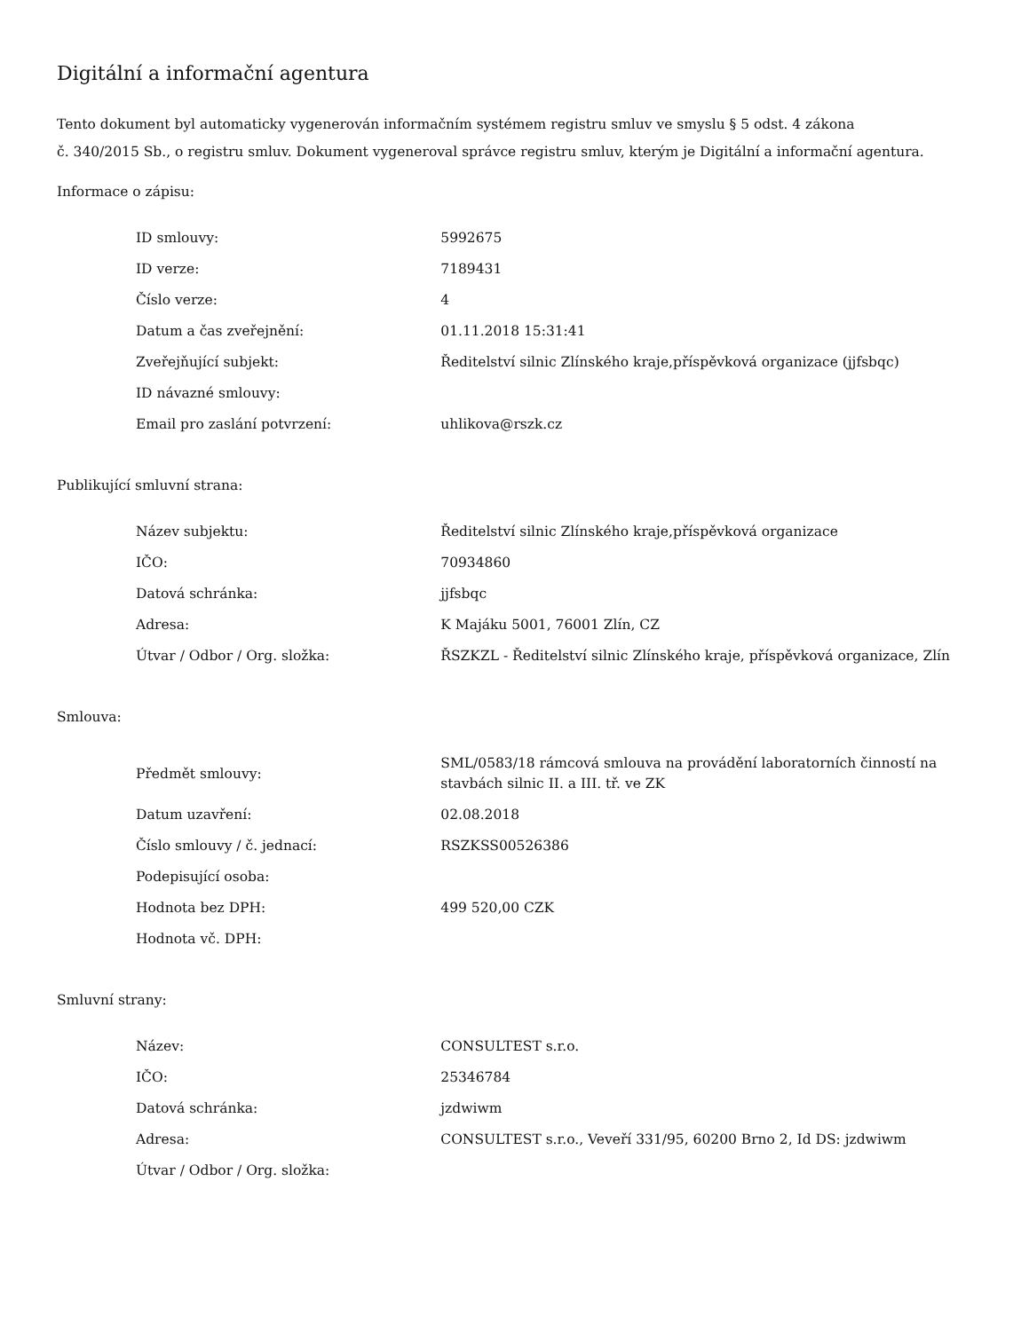Digitální a informační agentura
Tento dokument byl automaticky vygenerován informačním systémem registru smluv ve smyslu § 5 odst. 4 zákona
č. 340/2015 Sb., o registru smluv. Dokument vygeneroval správce registru smluv, kterým je Digitální a informační agentura.
Informace o zápisu:
| ID smlouvy: | 5992675 |
| ID verze: | 7189431 |
| Číslo verze: | 4 |
| Datum a čas zveřejnění: | 01.11.2018 15:31:41 |
| Zveřejňující subjekt: | Ředitelství silnic Zlínského kraje,příspěvková organizace (jjfsbqc) |
| ID návazné smlouvy: | |
| Email pro zaslání potvrzení: | uhlikova@rszk.cz |
Publikující smluvní strana:
| Název subjektu: | Ředitelství silnic Zlínského kraje,příspěvková organizace |
| IČO: | 70934860 |
| Datová schránka: | jjfsbqc |
| Adresa: | K Majáku 5001, 76001 Zlín, CZ |
| Útvar / Odbor / Org. složka: | ŘSZKZL - Ředitelství silnic Zlínského kraje, příspěvková organizace, Zlín |
Smlouva:
| Předmět smlouvy: | SML/0583/18 rámcová smlouva na provádění laboratorních činností na stavbách silnic II. a III. tř. ve ZK |
| Datum uzavření: | 02.08.2018 |
| Číslo smlouvy / č. jednací: | RSZKSS00526386 |
| Podepisující osoba: | |
| Hodnota bez DPH: | 499 520,00 CZK |
| Hodnota vč. DPH: | |
Smluvní strany:
| Název: | CONSULTEST s.r.o. |
| IČO: | 25346784 |
| Datová schránka: | jzdwiwm |
| Adresa: | CONSULTEST s.r.o., Veveří 331/95, 60200 Brno 2, Id DS: jzdwiwm |
| Útvar / Odbor / Org. složka: | |